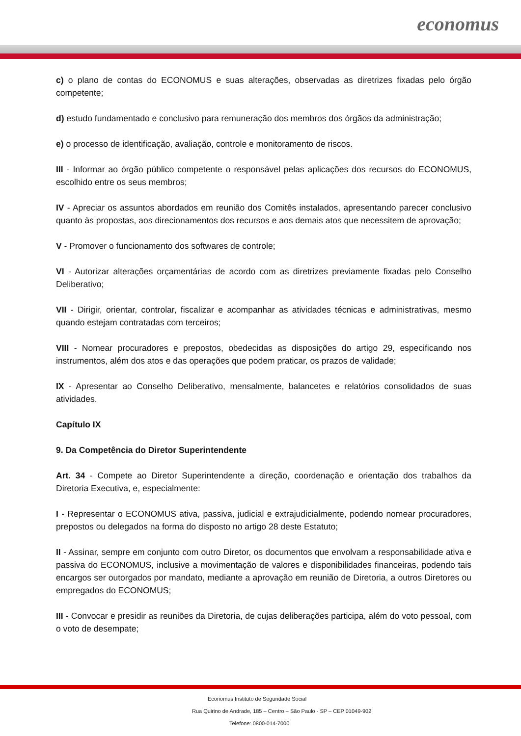economus
c) o plano de contas do ECONOMUS e suas alterações, observadas as diretrizes fixadas pelo órgão competente;
d) estudo fundamentado e conclusivo para remuneração dos membros dos órgãos da administração;
e) o processo de identificação, avaliação, controle e monitoramento de riscos.
III - Informar ao órgão público competente o responsável pelas aplicações dos recursos do ECONOMUS, escolhido entre os seus membros;
IV - Apreciar os assuntos abordados em reunião dos Comitês instalados, apresentando parecer conclusivo quanto às propostas, aos direcionamentos dos recursos e aos demais atos que necessitem de aprovação;
V - Promover o funcionamento dos softwares de controle;
VI - Autorizar alterações orçamentárias de acordo com as diretrizes previamente fixadas pelo Conselho Deliberativo;
VII - Dirigir, orientar, controlar, fiscalizar e acompanhar as atividades técnicas e administrativas, mesmo quando estejam contratadas com terceiros;
VIII - Nomear procuradores e prepostos, obedecidas as disposições do artigo 29, especificando nos instrumentos, além dos atos e das operações que podem praticar, os prazos de validade;
IX - Apresentar ao Conselho Deliberativo, mensalmente, balancetes e relatórios consolidados de suas atividades.
Capítulo IX
9. Da Competência do Diretor Superintendente
Art. 34 - Compete ao Diretor Superintendente a direção, coordenação e orientação dos trabalhos da Diretoria Executiva, e, especialmente:
I - Representar o ECONOMUS ativa, passiva, judicial e extrajudicialmente, podendo nomear procuradores, prepostos ou delegados na forma do disposto no artigo 28 deste Estatuto;
II - Assinar, sempre em conjunto com outro Diretor, os documentos que envolvam a responsabilidade ativa e passiva do ECONOMUS, inclusive a movimentação de valores e disponibilidades financeiras, podendo tais encargos ser outorgados por mandato, mediante a aprovação em reunião de Diretoria, a outros Diretores ou empregados do ECONOMUS;
III - Convocar e presidir as reuniões da Diretoria, de cujas deliberações participa, além do voto pessoal, com o voto de desempate;
Economus Instituto de Seguridade Social
Rua Quirino de Andrade, 185 – Centro – São Paulo - SP – CEP 01049-902
Telefone: 0800-014-7000